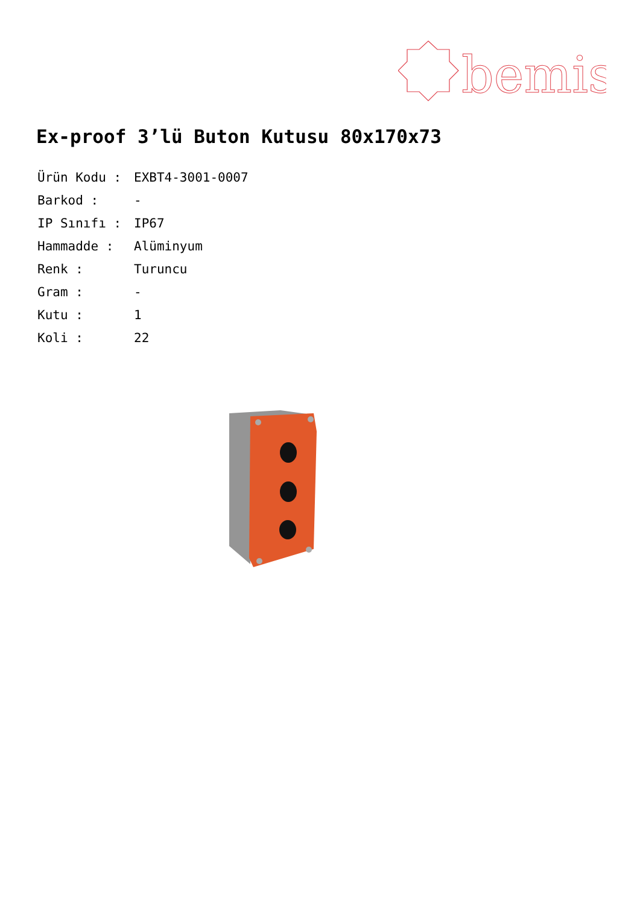bemis
Ex-proof 3’lü Buton Kutusu 80x170x73
| Ürün Kodu : | EXBT4-3001-0007 |
| Barkod : | - |
| IP Sınıfı : | IP67 |
| Hammadde : | Alüminyum |
| Renk : | Turuncu |
| Gram : | - |
| Kutu : | 1 |
| Koli : | 22 |